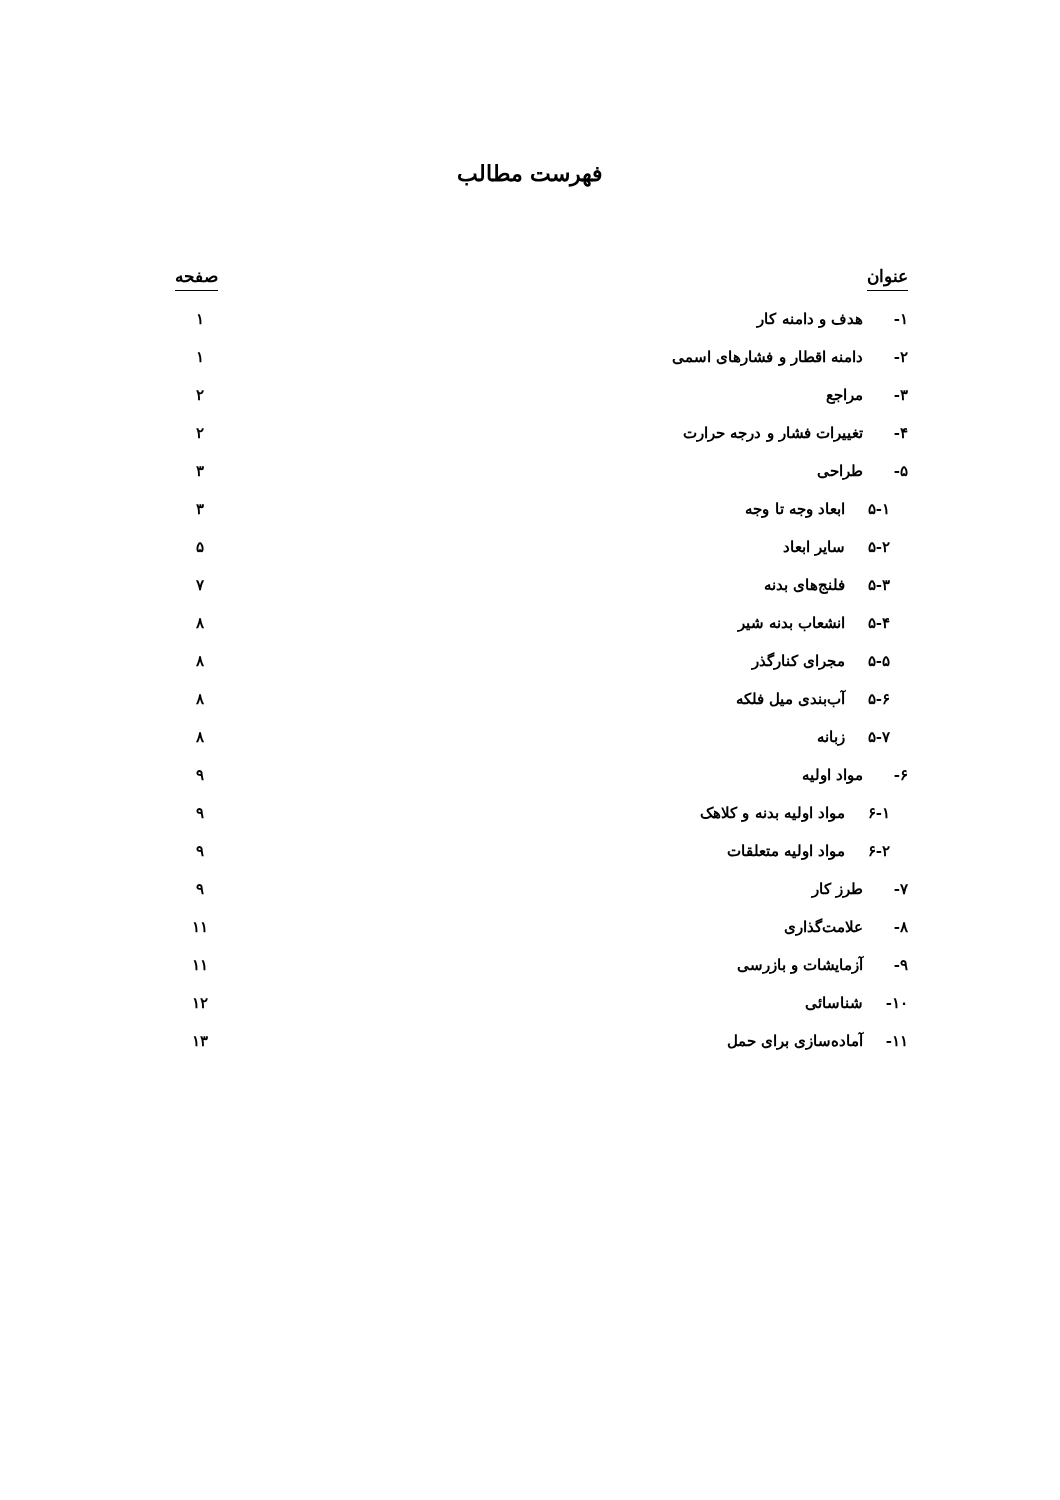فهرست مطالب
عنوان صفحه
۱- هدف و دامنه کار ۱
۲- دامنه اقطار و فشارهای اسمی ۱
۳- مراجع ۲
۴- تغییرات فشار و درجه حرارت ۲
۵- طراحی ۳
۵-۱ ابعاد وجه تا وجه ۳
۵-۲ سایر ابعاد ۵
۵-۳ فلنج‌های بدنه ۷
۵-۴ انشعاب بدنه شیر ۸
۵-۵ مجرای کنارگذر ۸
۵-۶ آب‌بندی میل فلکه ۸
۵-۷ زبانه ۸
۶- مواد اولیه ۹
۶-۱ مواد اولیه بدنه و کلاهک ۹
۶-۲ مواد اولیه متعلقات ۹
۷- طرز کار ۹
۸- علامت‌گذاری ۱۱
۹- آزمایشات و بازرسی ۱۱
۱۰- شناسائی ۱۲
۱۱- آماده‌سازی برای حمل ۱۳